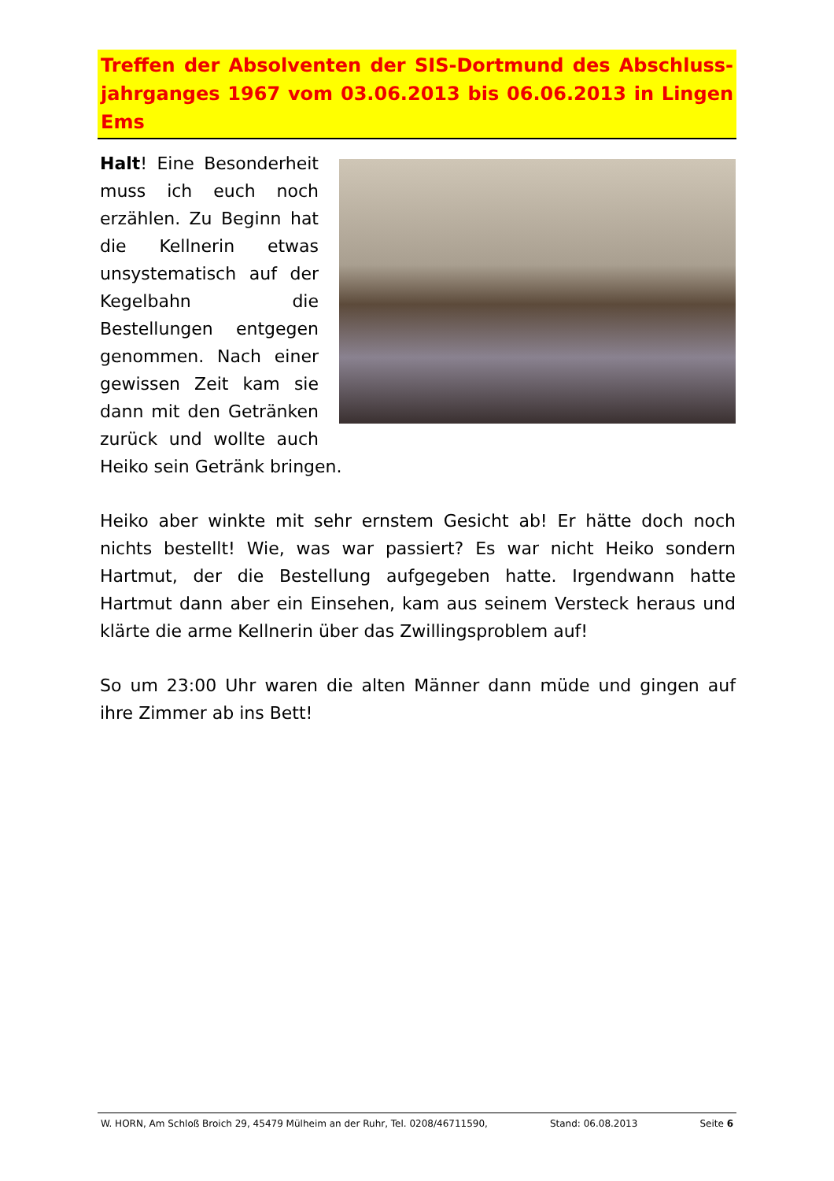Treffen der Absolventen der SIS-Dortmund des Abschluss-jahrganges 1967 vom 03.06.2013 bis 06.06.2013 in Lingen Ems
Halt! Eine Besonderheit muss ich euch noch erzählen. Zu Beginn hat die Kellnerin etwas unsystematisch auf der Kegelbahn die Bestellungen entgegen genommen. Nach einer gewissen Zeit kam sie dann mit den Getränken zurück und wollte auch Heiko sein Getränk bringen.
Heiko aber winkte mit sehr ernstem Gesicht ab! Er hätte doch noch nichts bestellt! Wie, was war passiert? Es war nicht Heiko sondern Hartmut, der die Bestellung aufgegeben hatte. Irgendwann hatte Hartmut dann aber ein Einsehen, kam aus seinem Versteck heraus und klärte die arme Kellnerin über das Zwillingsproblem auf!
So um 23:00 Uhr waren die alten Männer dann müde und gingen auf ihre Zimmer ab ins Bett!
W. HORN, Am Schloß Broich 29, 45479 Mülheim an der Ruhr, Tel. 0208/46711590, Stand: 06.08.2013 Seite 6